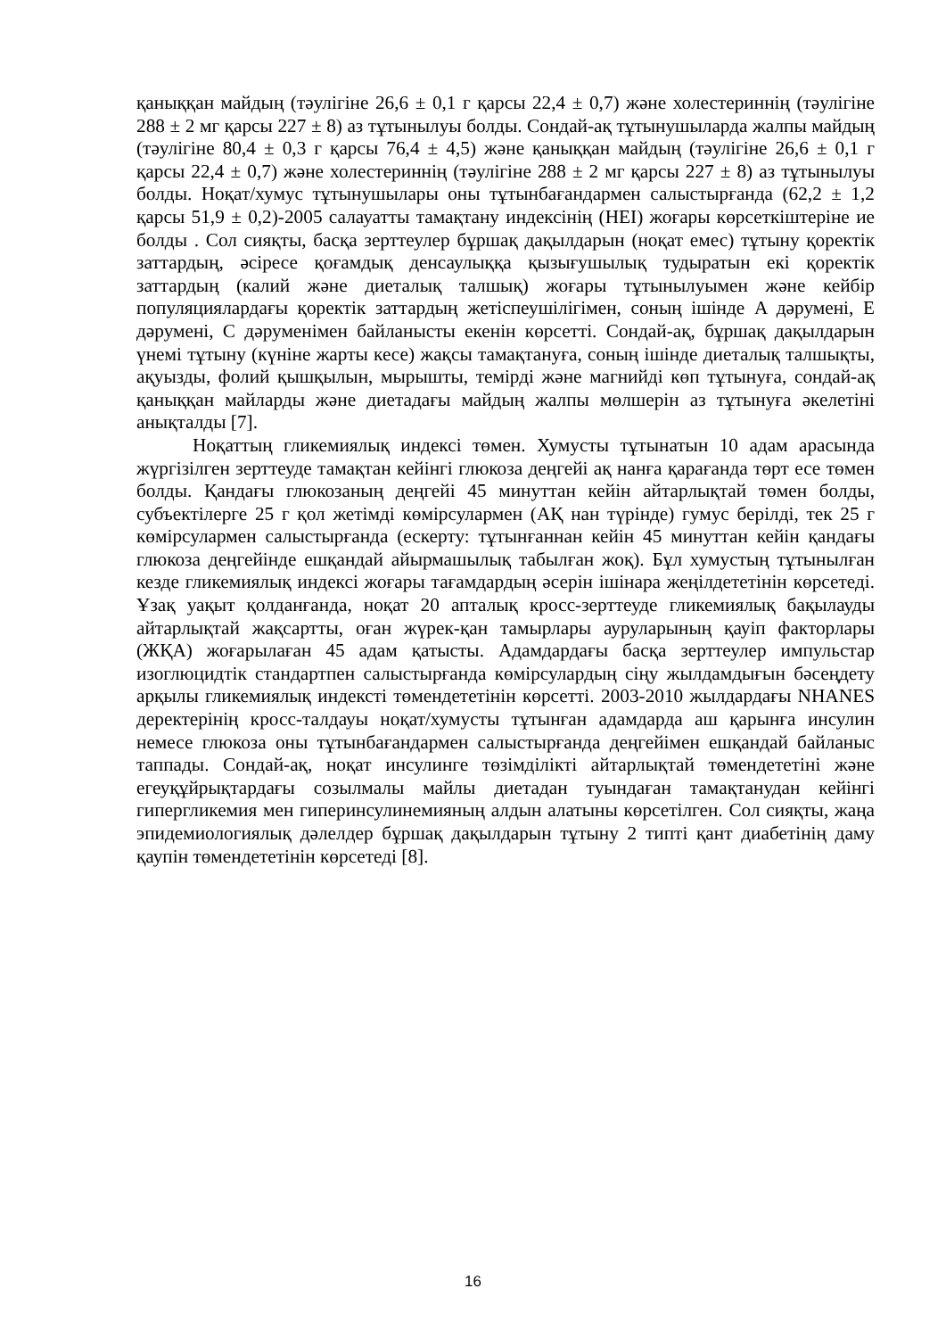қаныққан майдың (тәулігіне 26,6 ± 0,1 г қарсы 22,4 ± 0,7) және холестериннің (тәулігіне 288 ± 2 мг қарсы 227 ± 8) аз тұтынылуы болды. Сондай-ақ тұтынушыларда жалпы майдың (тәулігіне 80,4 ± 0,3 г қарсы 76,4 ± 4,5) және қаныққан майдың (тәулігіне 26,6 ± 0,1 г қарсы 22,4 ± 0,7) және холестериннің (тәулігіне 288 ± 2 мг қарсы 227 ± 8) аз тұтынылуы болды. Ноқат/хумус тұтынушылары оны тұтынбағандармен салыстырғанда (62,2 ± 1,2 қарсы 51,9 ± 0,2)-2005 салауатты тамақтану индексінің (HEI) жоғары көрсеткіштеріне ие болды . Сол сияқты, басқа зерттеулер бұршақ дақылдарын (ноқат емес) тұтыну қоректік заттардың, әсіресе қоғамдық денсаулыққа қызығушылық тудыратын екі қоректік заттардың (калий және диеталық талшық) жоғары тұтынылуымен және кейбір популяциялардағы қоректік заттардың жетіспеушілігімен, соның ішінде A дәрумені, E дәрумені, C дәруменімен байланысты екенін көрсетті. Сондай-ақ, бұршақ дақылдарын үнемі тұтыну (күніне жарты кесе) жақсы тамақтануға, соның ішінде диеталық талшықты, ақуызды, фолий қышқылын, мырышты, темірді және магнийді көп тұтынуға, сондай-ақ қаныққан майларды және диетадағы майдың жалпы мөлшерін аз тұтынуға әкелетіні анықталды [7].
Ноқаттың гликемиялық индексі төмен. Хумусты тұтынатын 10 адам арасында жүргізілген зерттеуде тамақтан кейінгі глюкоза деңгейі ақ нанға қарағанда төрт есе төмен болды. Қандағы глюкозаның деңгейі 45 минуттан кейін айтарлықтай төмен болды, субъектілерге 25 г қол жетімді көмірсулармен (АҚ нан түрінде) гумус берілді, тек 25 г көмірсулармен салыстырғанда (ескерту: тұтынғаннан кейін 45 минуттан кейін қандағы глюкоза деңгейінде ешқандай айырмашылық табылған жоқ). Бұл хумустың тұтынылған кезде гликемиялық индексі жоғары тағамдардың әсерін ішінара жеңілдететінін көрсетеді. Ұзақ уақыт қолданғанда, ноқат 20 апталық кросс-зерттеуде гликемиялық бақылауды айтарлықтай жақсартты, оған жүрек-қан тамырлары ауруларының қауіп факторлары (ЖҚА) жоғарылаған 45 адам қатысты. Адамдардағы басқа зерттеулер импульстар изоглюцидтік стандартпен салыстырғанда көмірсулардың сіңу жылдамдығын бәсеңдету арқылы гликемиялық индексті төмендететінін көрсетті. 2003-2010 жылдардағы NHANES деректерінің кросс-талдауы ноқат/хумусты тұтынған адамдарда аш қарынға инсулин немесе глюкоза оны тұтынбағандармен салыстырғанда деңгейімен ешқандай байланыс таппады. Сондай-ақ, ноқат инсулинге төзімділікті айтарлықтай төмендететіні және егеуқұйрықтардағы созылмалы майлы диетадан туындаған тамақтанудан кейінгі гипергликемия мен гиперинсулинемияның алдын алатыны көрсетілген. Сол сияқты, жаңа эпидемиологиялық дәлелдер бұршақ дақылдарын тұтыну 2 типті қант диабетінің даму қаупін төмендететінін көрсетеді [8].
16